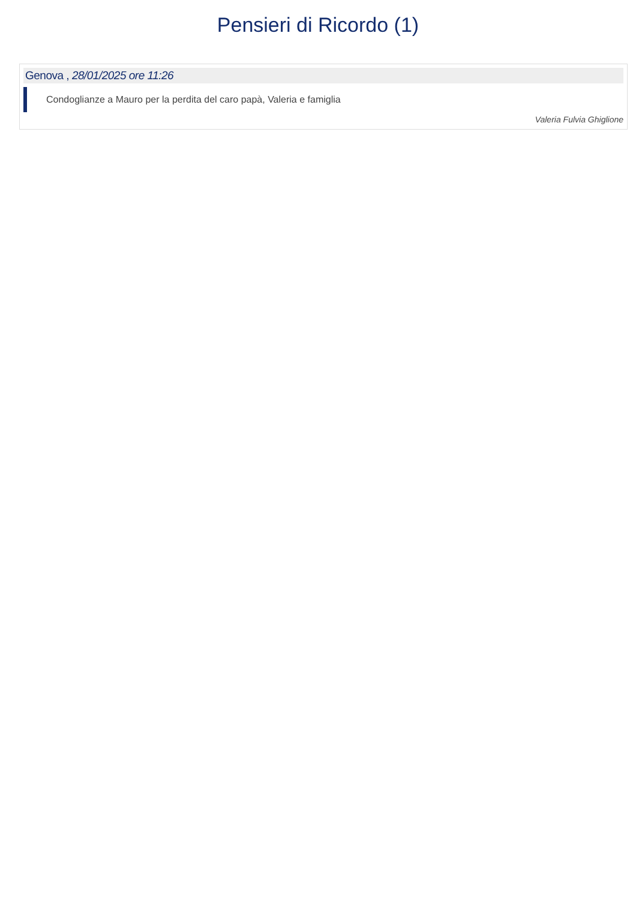Pensieri di Ricordo (1)
Genova , 28/01/2025 ore 11:26
Condoglianze a Mauro per la perdita del caro papà, Valeria e famiglia
Valeria Fulvia Ghiglione